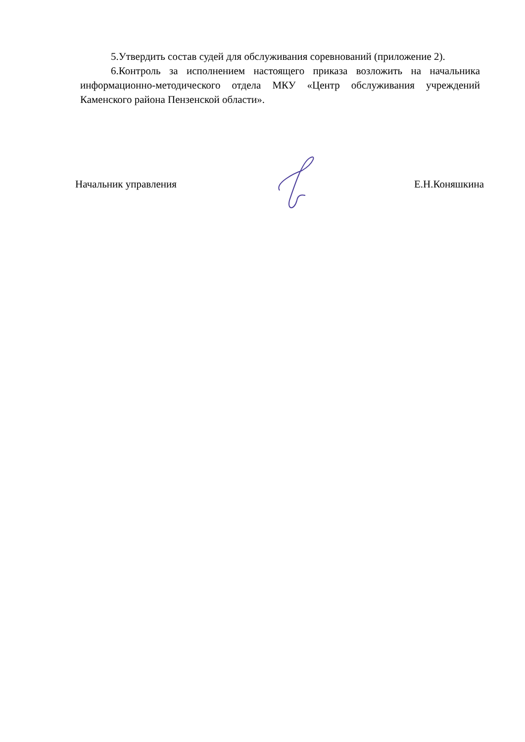5.Утвердить состав судей для обслуживания соревнований (приложение 2).
6.Контроль за исполнением настоящего приказа возложить на начальника информационно-методического отдела МКУ «Центр обслуживания учреждений Каменского района Пензенской области».
Начальник управления Е.Н.Коняшкина